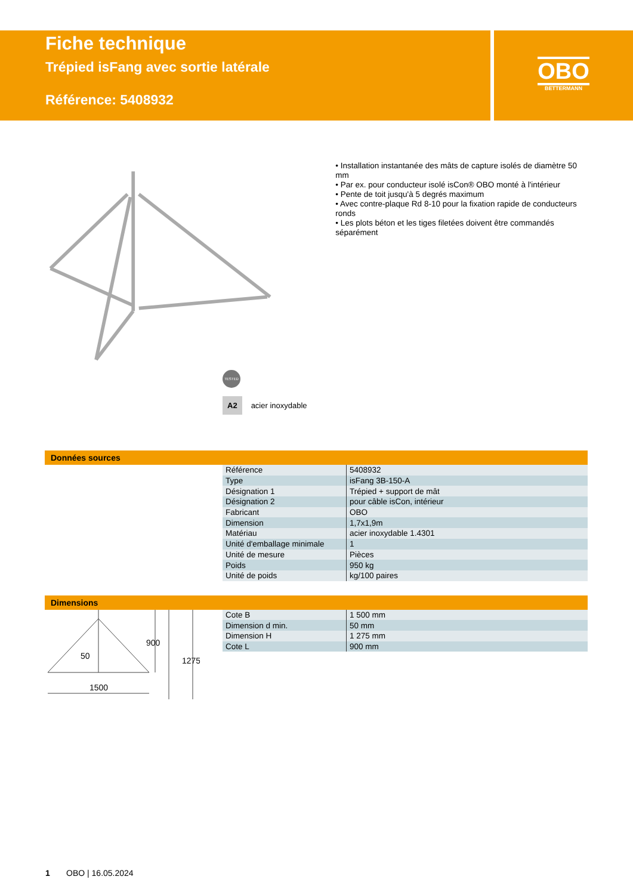Fiche technique
Trépied isFang avec sortie latérale
Référence: 5408932
OBO
BETTERMANN
• Installation instantanée des mâts de capture isolés de diamètre 50 mm
• Par ex. pour conducteur isolé isCon® OBO monté à l'intérieur
• Pente de toit jusqu'à 5 degrés maximum
• Avec contre-plaque Rd 8-10 pour la fixation rapide de conducteurs ronds
• Les plots béton et les tiges filetées doivent être commandés séparément
TESTED
A2 acier inoxydable
Données sources
| Référence | 5408932 |
| Type | isFang 3B-150-A |
| Désignation 1 | Trépied + support de mât |
| Désignation 2 | pour câble isCon, intérieur |
| Fabricant | OBO |
| Dimension | 1,7x1,9m |
| Matériau | acier inoxydable 1.4301 |
| Unité d'emballage minimale | 1 |
| Unité de mesure | Pièces |
| Poids | 950 kg |
| Unité de poids | kg/100 paires |
Dimensions
50
1500
900
1275
| Cote B | 1 500 mm |
| Dimension d min. | 50 mm |
| Dimension H | 1 275 mm |
| Cote L | 900 mm |
1 OBO | 16.05.2024